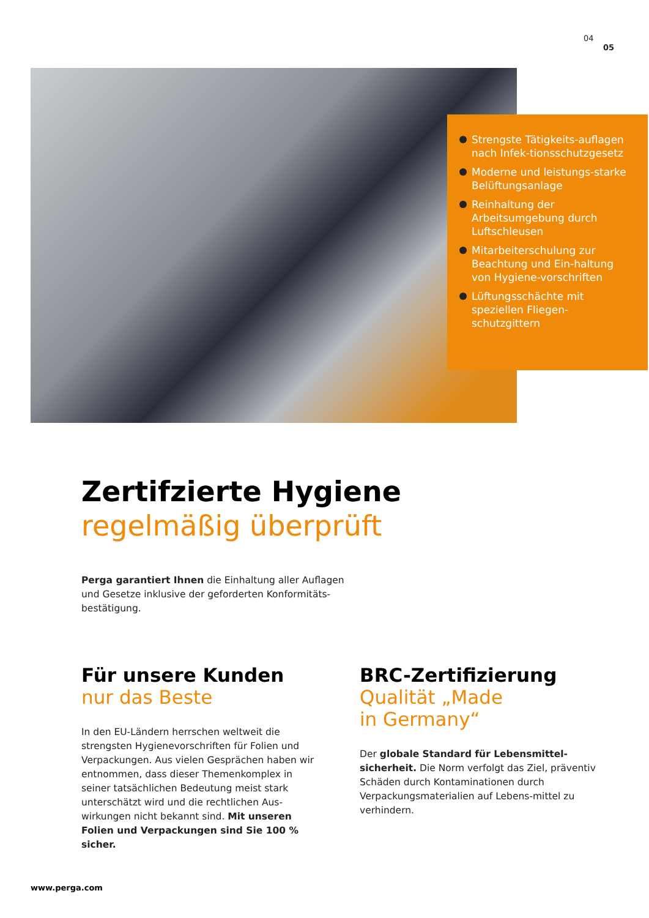04
05
Strengste Tätigkeits-auflagen nach Infek-tionsschutzgesetz
Moderne und leistungs-starke Belüftungsanlage
Reinhaltung der Arbeitsumgebung durch Luftschleusen
Mitarbeiterschulung zur Beachtung und Ein-haltung von Hygiene-vorschriften
Lüftungsschächte mit speziellen Fliegen-schutzgittern
Zertifzierte Hygiene
regelmäßig überprüft
Perga garantiert Ihnen die Einhaltung aller Auflagen und Gesetze inklusive der geforderten Konformitäts-bestätigung.
Für unsere Kunden
nur das Beste
In den EU-Ländern herrschen weltweit die strengsten Hygienevorschriften für Folien und Verpackungen. Aus vielen Gesprächen haben wir entnommen, dass dieser Themenkomplex in seiner tatsächlichen Bedeutung meist stark unterschätzt wird und die rechtlichen Aus-wirkungen nicht bekannt sind. Mit unseren Folien und Verpackungen sind Sie 100 % sicher.
BRC-Zertifizierung
Qualität „Made
in Germany“
Der globale Standard für Lebensmittel-sicherheit. Die Norm verfolgt das Ziel, präventiv Schäden durch Kontaminationen durch Verpackungsmaterialien auf Lebens-mittel zu verhindern.
www.perga.com